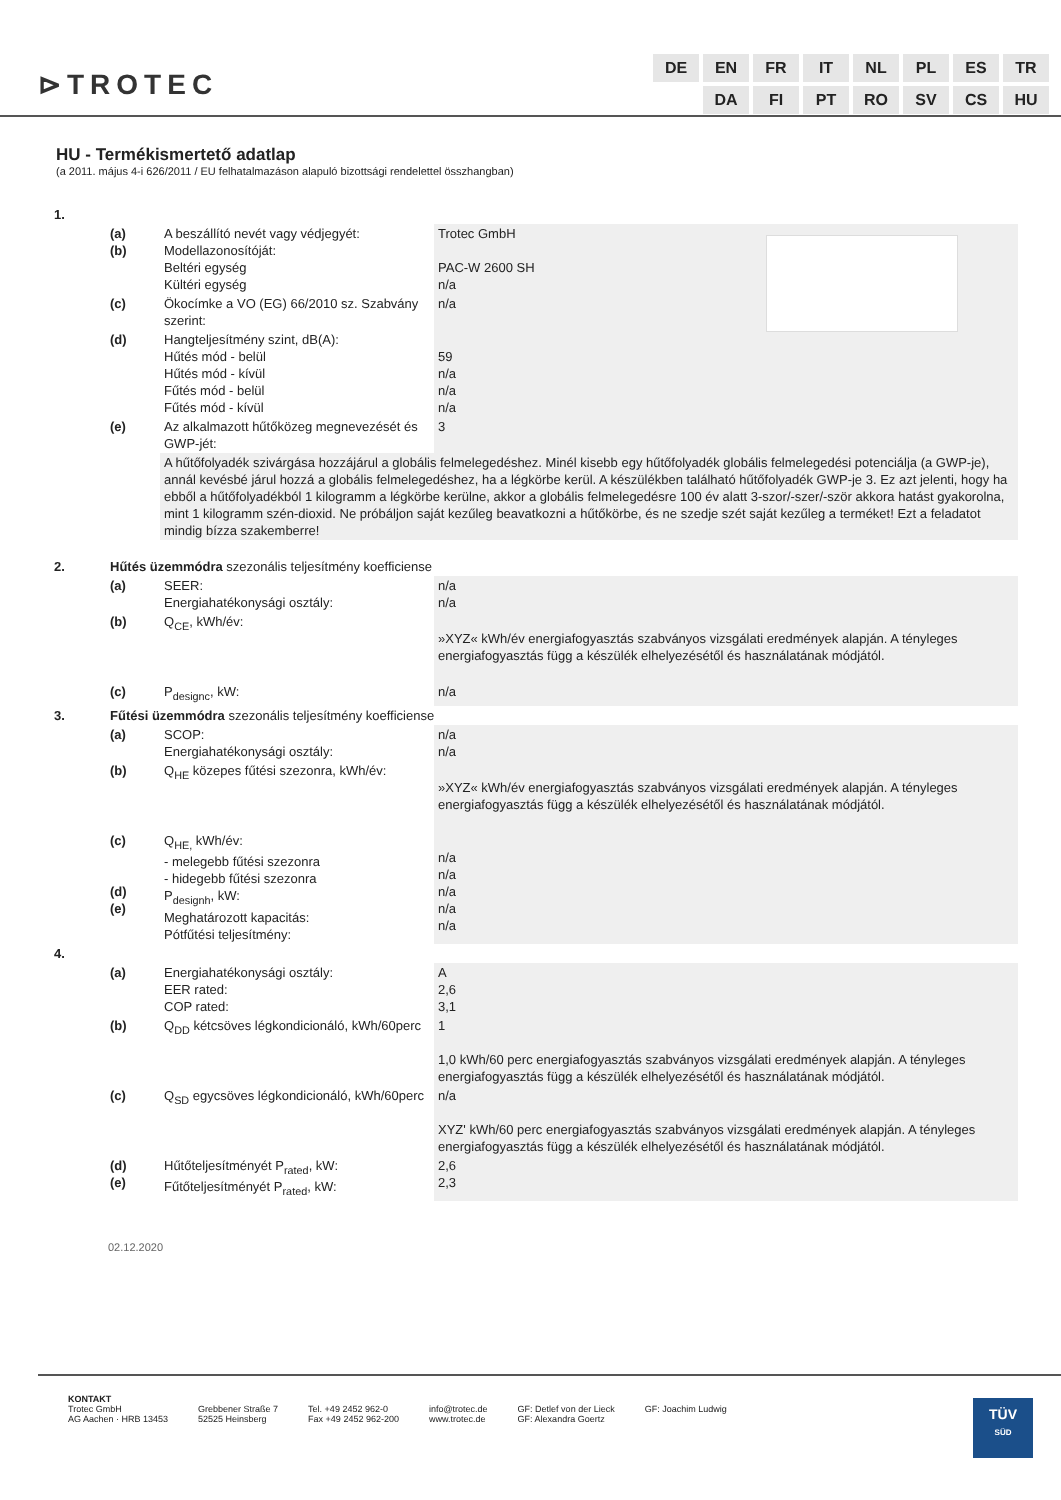⊳TROTEC
| DE | EN | FR | IT | NL | PL | ES | TR |
| | DA | FI | PT | RO | SV | CS | HU |
HU - Termékismertető adatlap
(a 2011. május 4-i 626/2011 / EU felhatalmazáson alapuló bizottsági rendelettel összhangban)
| 1. | | | | |
| | (a) (b) | A beszállító nevét vagy védjegyét: Modellazonosítóját: Beltéri egység Kültéri egység | Trotec GmbH PAC-W 2600 SH n/a | |
| | (c) | Ökocímke a VO (EG) 66/2010 sz. Szabvány szerint: | n/a | |
| | (d) | Hangteljesítmény szint, dB(A): Hűtés mód - belül Hűtés mód - kívül Fűtés mód - belül Fűtés mód - kívül | 59 n/a n/a n/a | |
| | (e) | Az alkalmazott hűtőközeg megnevezését és GWP-jét: | 3 | |
| | | A hűtőfolyadék szivárgása hozzájárul a globális felmelegedéshez. Minél kisebb egy hűtőfolyadék globális felmelegedési potenciálja (a GWP-je), annál kevésbé járul hozzá a globális felmelegedéshez, ha a légkörbe kerül. A készülékben található hűtőfolyadék GWP-je 3. Ez azt jelenti, hogy ha ebből a hűtőfolyadékból 1 kilogramm a légkörbe kerülne, akkor a globális felmelegedésre 100 év alatt 3-szor/-szer/-ször akkora hatást gyakorolna, mint 1 kilogramm szén-dioxid. Ne próbáljon saját kezűleg beavatkozni a hűtőkörbe, és ne szedje szét saját kezűleg a terméket! Ezt a feladatot mindig bízza szakemberre! | | |
| 2. | Hűtés üzemmódra szezonális teljesítmény koefficiense | | | |
| | (a) | SEER: Energiahatékonysági osztály: | n/a n/a | |
| | (b) | Q<sub>CE</sub>, kWh/év: | »XYZ« kWh/év energiafogyasztás szabványos vizsgálati eredmények alapján. A tényleges energiafogyasztás függ a készülék elhelyezésétől és használatának módjától. | |
| | (c) | P<sub>designc</sub>, kW: | n/a | |
| 3. | Fűtési üzemmódra szezonális teljesítmény koefficiense | | | |
| | (a) | SCOP: Energiahatékonysági osztály: | n/a n/a | |
| | (b) | Q<sub>HE</sub> közepes fűtési szezonra, kWh/év: | »XYZ« kWh/év energiafogyasztás szabványos vizsgálati eredmények alapján. A tényleges energiafogyasztás függ a készülék elhelyezésétől és használatának módjától. | |
| | (c) (d) (e) | Q<sub>HE,</sub> kWh/év: - melegebb fűtési szezonra - hidegebb fűtési szezonra P<sub>designh</sub>, kW: Meghatározott kapacitás: Pótfűtési teljesítmény: | n/a n/a n/a n/a n/a | |
| 4. | | | | |
| | (a) | Energiahatékonysági osztály: EER rated: COP rated: | A 2,6 3,1 | |
| | (b) | Q<sub>DD</sub> kétcsöves légkondicionáló, kWh/60perc | 1 1,0 kWh/60 perc energiafogyasztás szabványos vizsgálati eredmények alapján. A tényleges energiafogyasztás függ a készülék elhelyezésétől és használatának módjától. | |
| | (c) | Q<sub>SD</sub> egycsöves légkondicionáló, kWh/60perc | n/a XYZ' kWh/60 perc energiafogyasztás szabványos vizsgálati eredmények alapján. A tényleges energiafogyasztás függ a készülék elhelyezésétől és használatának módjától. | |
| | (d) (e) | Hűtőteljesítményét P<sub>rated</sub>, kW: Fűtőteljesítményét P<sub>rated</sub>, kW: | 2,6 2,3 | |
02.12.2020
KONTAKT
Trotec GmbH
AG Aachen · HRB 13453
Grebbener Straße 7
52525 Heinsberg
Tel. +49 2452 962-0
Fax +49 2452 962-200
info@trotec.de
www.trotec.de
GF: Detlef von der Lieck
GF: Alexandra Goertz
GF: Joachim Ludwig
TÜV
SÜD